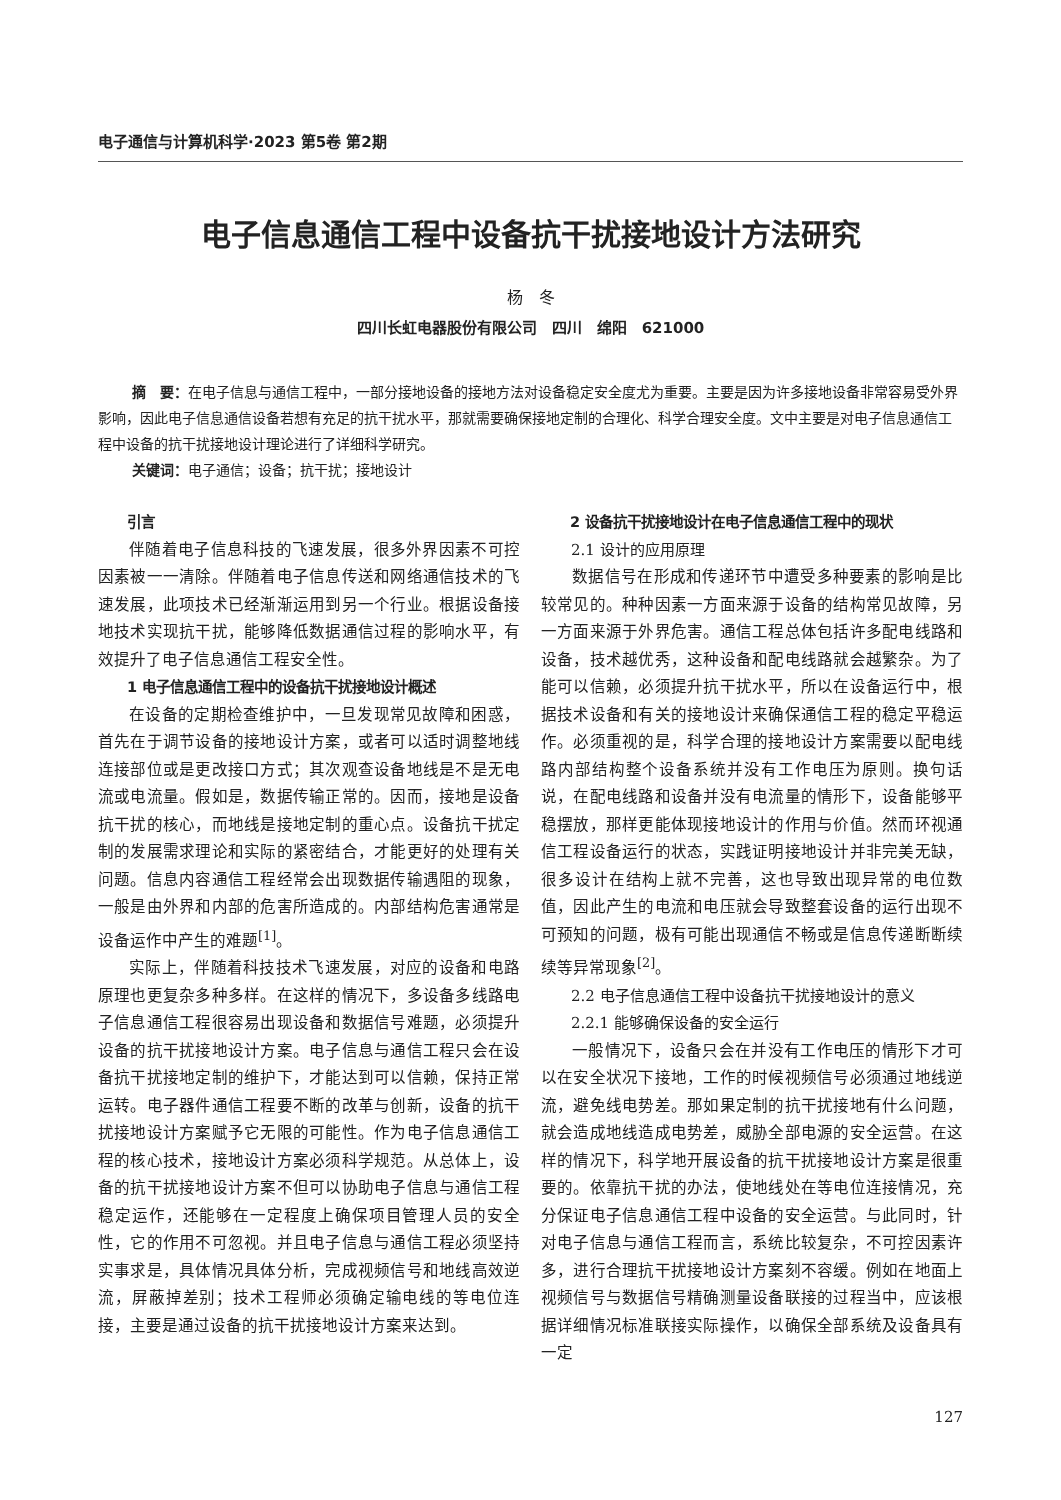电子通信与计算机科学·2023 第5卷 第2期
电子信息通信工程中设备抗干扰接地设计方法研究
杨　冬
四川长虹电器股份有限公司　四川　绵阳　621000
摘　要：在电子信息与通信工程中，一部分接地设备的接地方法对设备稳定安全度尤为重要。主要是因为许多接地设备非常容易受外界影响，因此电子信息通信设备若想有充足的抗干扰水平，那就需要确保接地定制的合理化、科学合理安全度。文中主要是对电子信息通信工程中设备的抗干扰接地设计理论进行了详细科学研究。
关键词：电子通信；设备；抗干扰；接地设计
引言
伴随着电子信息科技的飞速发展，很多外界因素不可控因素被一一清除。伴随着电子信息传送和网络通信技术的飞速发展，此项技术已经渐渐运用到另一个行业。根据设备接地技术实现抗干扰，能够降低数据通信过程的影响水平，有效提升了电子信息通信工程安全性。
1 电子信息通信工程中的设备抗干扰接地设计概述
在设备的定期检查维护中，一旦发现常见故障和困惑，首先在于调节设备的接地设计方案，或者可以适时调整地线连接部位或是更改接口方式；其次观查设备地线是不是无电流或电流量。假如是，数据传输正常的。因而，接地是设备抗干扰的核心，而地线是接地定制的重心点。设备抗干扰定制的发展需求理论和实际的紧密结合，才能更好的处理有关问题。信息内容通信工程经常会出现数据传输遇阻的现象，一般是由外界和内部的危害所造成的。内部结构危害通常是设备运作中产生的难题<sup>[1]</sup>。
实际上，伴随着科技技术飞速发展，对应的设备和电路原理也更复杂多种多样。在这样的情况下，多设备多线路电子信息通信工程很容易出现设备和数据信号难题，必须提升设备的抗干扰接地设计方案。电子信息与通信工程只会在设备抗干扰接地定制的维护下，才能达到可以信赖，保持正常运转。电子器件通信工程要不断的改革与创新，设备的抗干扰接地设计方案赋予它无限的可能性。作为电子信息通信工程的核心技术，接地设计方案必须科学规范。从总体上，设备的抗干扰接地设计方案不但可以协助电子信息与通信工程稳定运作，还能够在一定程度上确保项目管理人员的安全性，它的作用不可忽视。并且电子信息与通信工程必须坚持实事求是，具体情况具体分析，完成视频信号和地线高效逆流，屏蔽掉差别；技术工程师必须确定输电线的等电位连接，主要是通过设备的抗干扰接地设计方案来达到。
2 设备抗干扰接地设计在电子信息通信工程中的现状
2.1 设计的应用原理
数据信号在形成和传递环节中遭受多种要素的影响是比较常见的。种种因素一方面来源于设备的结构常见故障，另一方面来源于外界危害。通信工程总体包括许多配电线路和设备，技术越优秀，这种设备和配电线路就会越繁杂。为了能可以信赖，必须提升抗干扰水平，所以在设备运行中，根据技术设备和有关的接地设计来确保通信工程的稳定平稳运作。必须重视的是，科学合理的接地设计方案需要以配电线路内部结构整个设备系统并没有工作电压为原则。换句话说，在配电线路和设备并没有电流量的情形下，设备能够平稳摆放，那样更能体现接地设计的作用与价值。然而环视通信工程设备运行的状态，实践证明接地设计并非完美无缺，很多设计在结构上就不完善，这也导致出现异常的电位数值，因此产生的电流和电压就会导致整套设备的运行出现不可预知的问题，极有可能出现通信不畅或是信息传递断断续续等异常现象<sup>[2]</sup>。
2.2 电子信息通信工程中设备抗干扰接地设计的意义
2.2.1 能够确保设备的安全运行
一般情况下，设备只会在并没有工作电压的情形下才可以在安全状况下接地，工作的时候视频信号必须通过地线逆流，避免线电势差。那如果定制的抗干扰接地有什么问题，就会造成地线造成电势差，威胁全部电源的安全运营。在这样的情况下，科学地开展设备的抗干扰接地设计方案是很重要的。依靠抗干扰的办法，使地线处在等电位连接情况，充分保证电子信息通信工程中设备的安全运营。与此同时，针对电子信息与通信工程而言，系统比较复杂，不可控因素许多，进行合理抗干扰接地设计方案刻不容缓。例如在地面上视频信号与数据信号精确测量设备联接的过程当中，应该根据详细情况标准联接实际操作，以确保全部系统及设备具有一定
127